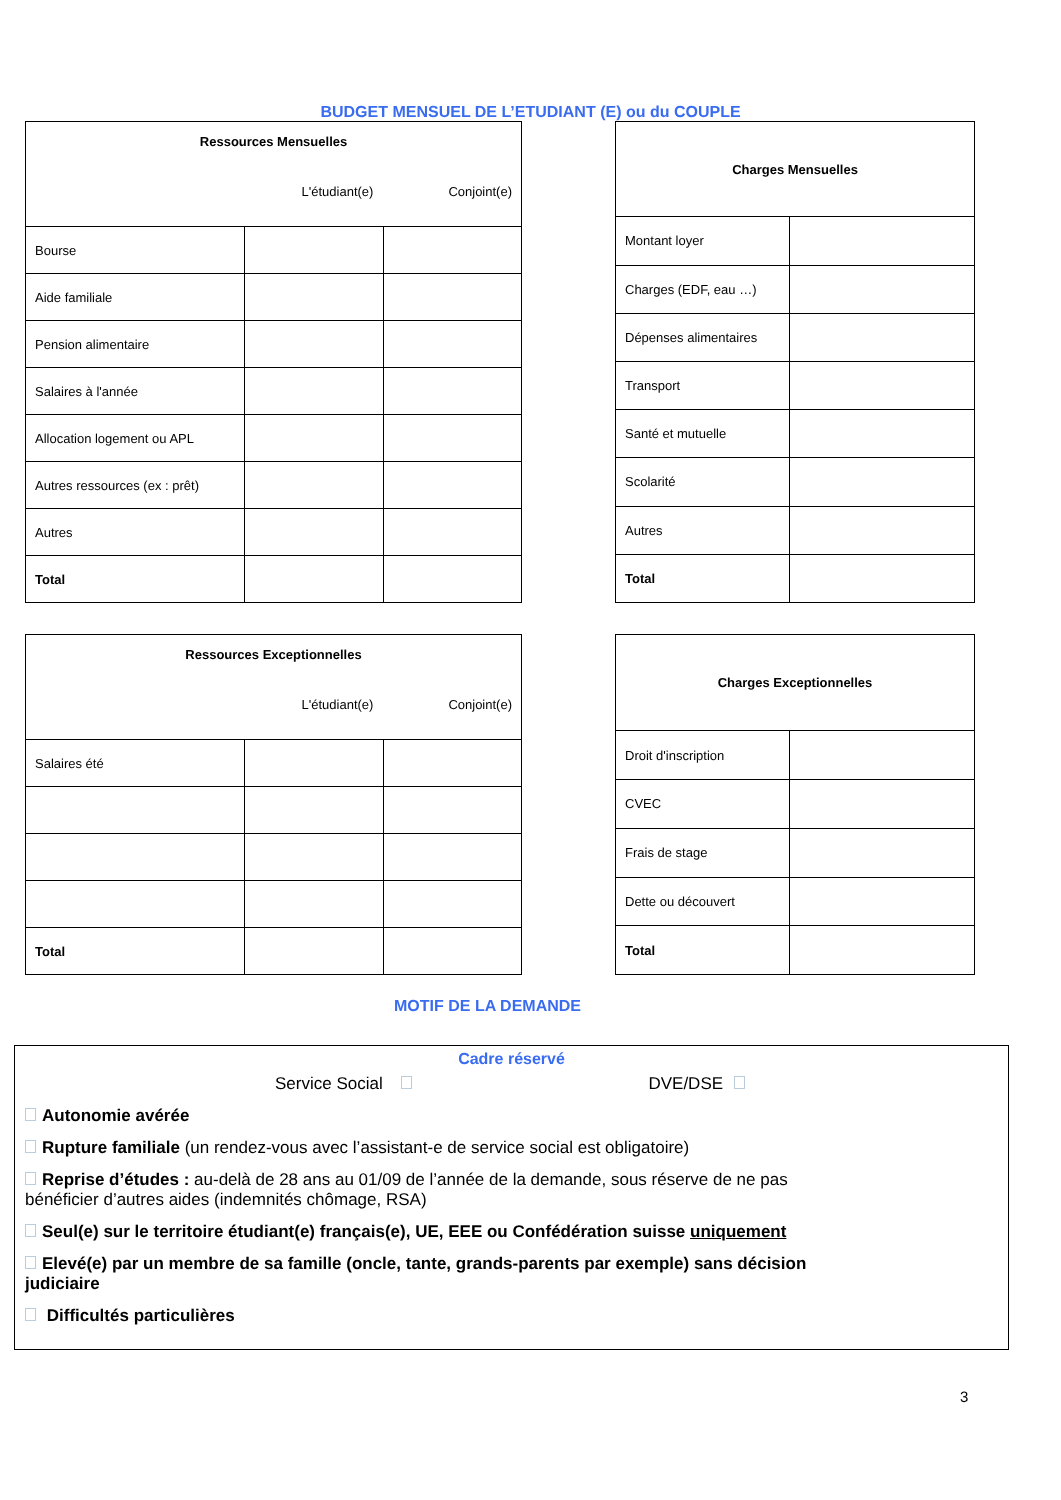BUDGET MENSUEL DE L’ETUDIANT (E) ou du COUPLE
| Ressources Mensuelles L'étudiant(e) Conjoint(e) | | |
| Bourse | | |
| Aide familiale | | |
| Pension alimentaire | | |
| Salaires à l'année | | |
| Allocation logement ou APL | | |
| Autres ressources (ex : prêt) | | |
| Autres | | |
| Total | | |
| Charges Mensuelles | |
| Montant loyer | |
| Charges (EDF, eau …) | |
| Dépenses alimentaires | |
| Transport | |
| Santé et mutuelle | |
| Scolarité | |
| Autres | |
| Total | |
| Ressources Exceptionnelles L'étudiant(e) Conjoint(e) | | |
| Salaires été | | |
| Total | | |
| Charges Exceptionnelles | |
| Droit d'inscription | |
| CVEC | |
| Frais de stage | |
| Dette ou découvert | |
| Total | |
MOTIF DE LA DEMANDE
Cadre réservé
Service Social DVE/DSE
Autonomie avérée
Rupture familiale (un rendez-vous avec l’assistant-e de service social est obligatoire)
Reprise d’études : au-delà de 28 ans au 01/09 de l’année de la demande, sous réserve de ne pas
bénéficier d’autres aides (indemnités chômage, RSA)
Seul(e) sur le territoire étudiant(e) français(e), UE, EEE ou Confédération suisse uniquement
Elevé(e) par un membre de sa famille (oncle, tante, grands-parents par exemple) sans décision
judiciaire
Difficultés particulières
3